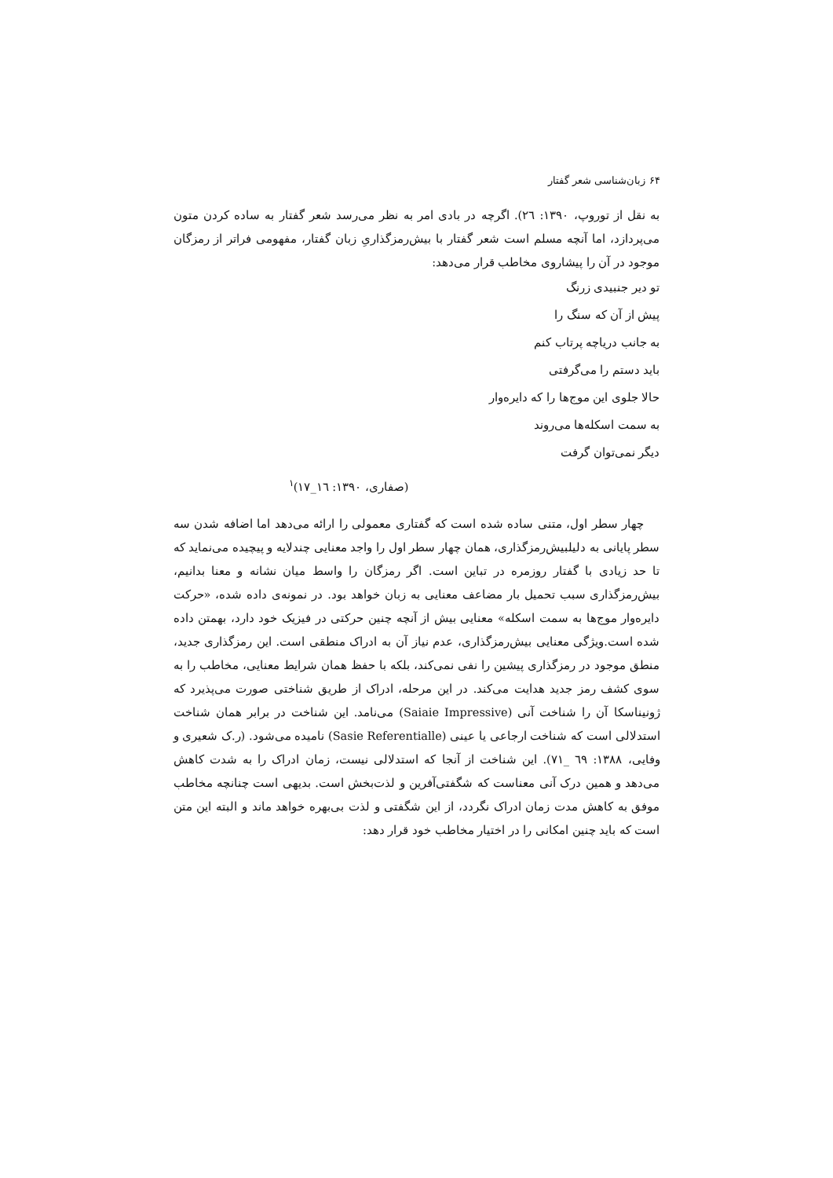۶۴ زبان‌شناسی شعر گفتار
به نقل از توروپ، ۱۳۹۰: ۲٦). اگرچه در بادی امر به نظر می‌رسد شعر گفتار به ساده کردن متون می‌پردازد، اما آنچه مسلم است شعر گفتار با بیش‌رمزگذاریِ زبان گفتار، مفهومی فراتر از رمزگان موجود در آن را پیشاروی مخاطب قرار می‌دهد:
تو دیر جنبیدی زرنگ
پیش از آن که سنگ را
به جانب دریاچه پرتاب کنم
باید دستم را می‌گرفتی
حالا جلوی این موج‌ها را که دایره‌وار
به سمت اسکله‌ها می‌روند
دیگر نمی‌توان گرفت
(صفاری، ۱۳۹۰: ١٦_١٧)<sup>۱</sup>
چهار سطر اول، متنی ساده شده است که گفتاری معمولی را ارائه می‌دهد اما اضافه شدن سه سطر پایانی به دلیلبیش‌رمزگذاری، همان چهار سطر اول را واجد معنایی چندلایه و پیچیده می‌نماید که تا حد زیادی با گفتار روزمره در تباین است. اگر رمزگان را واسط میان نشانه و معنا بدانیم، بیش‌رمزگذاری سبب تحمیل بار مضاعف معنایی به زبان خواهد بود. در نمونه‌ی داده شده، «حرکت دایره‌وار موج‌ها به سمت اسکله» معنایی بیش از آنچه چنین حرکتی در فیزیک خود دارد، بهمتن داده شده است.ویژگی معنایی بیش‌رمزگذاری، عدم نیاز آن به ادراک منطقی است. این رمزگذاری جدید، منطق موجود در رمزگذاری پیشین را نفی نمی‌کند، بلکه با حفظ همان شرایط معنایی، مخاطب را به سوی کشف رمز جدید هدایت می‌کند. در این مرحله، ادراک از طریق شناختی صورت می‌پذیرد که ژونیناسکا آن را شناخت آنی (Saiaie Impressive) می‌نامد. این شناخت در برابر همان شناخت استدلالی است که شناخت ارجاعی یا عینی (Sasie Referentialle) نامیده می‌شود. (ر.ک شعیری و وفایی، ۱۳۸۸: ٦٩ _٧١). این شناخت از آنجا که استدلالی نیست، زمان ادراک را به شدت کاهش می‌دهد و همین درک آنی معناست که شگفتی‌آفرین و لذت‌بخش است. بدیهی است چنانچه مخاطب موفق به کاهش مدت زمان ادراک نگردد، از این شگفتی و لذت بی‌بهره خواهد ماند و البته این متن است که باید چنین امکانی را در اختیار مخاطب خود قرار دهد: